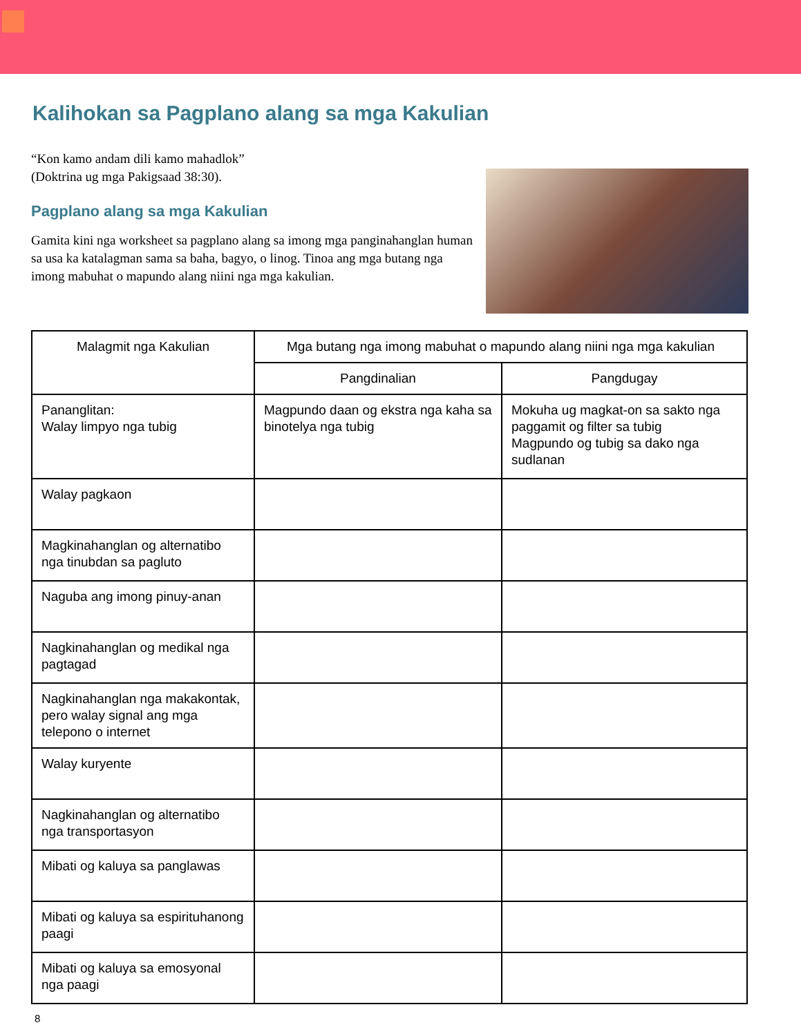Kalihokan sa Pagplano alang sa mga Kakulian
“Kon kamo andam dili kamo mahadlok”
(Doktrina ug mga Pakigsaad 38:30).
Pagplano alang sa mga Kakulian
Gamita kini nga worksheet sa pagplano alang sa imong mga panginahanglan human sa usa ka katalagman sama sa baha, bagyo, o linog. Tinoa ang mga butang nga imong mabuhat o mapundo alang niini nga mga kakulian.
| Malagmit nga Kakulian | Mga butang nga imong mabuhat o mapundo alang niini nga mga kakulian | |
| --- | --- | --- |
| | Pangdinalian | Pangdugay |
| Pananglitan: Walay limpyo nga tubig | Magpundo daan og ekstra nga kaha sa binotelya nga tubig | Mokuha ug magkat-on sa sakto nga paggamit og filter sa tubig Magpundo og tubig sa dako nga sudlanan |
| Walay pagkaon | | |
| Magkinahanglan og alternatibo nga tinubdan sa pagluto | | |
| Naguba ang imong pinuy-anan | | |
| Nagkinahanglan og medikal nga pagtagad | | |
| Nagkinahanglan nga makakontak, pero walay signal ang mga telepono o internet | | |
| Walay kuryente | | |
| Nagkinahanglan og alternatibo nga transportasyon | | |
| Mibati og kaluya sa panglawas | | |
| Mibati og kaluya sa espirituhanong paagi | | |
| Mibati og kaluya sa emosyonal nga paagi | | |
8